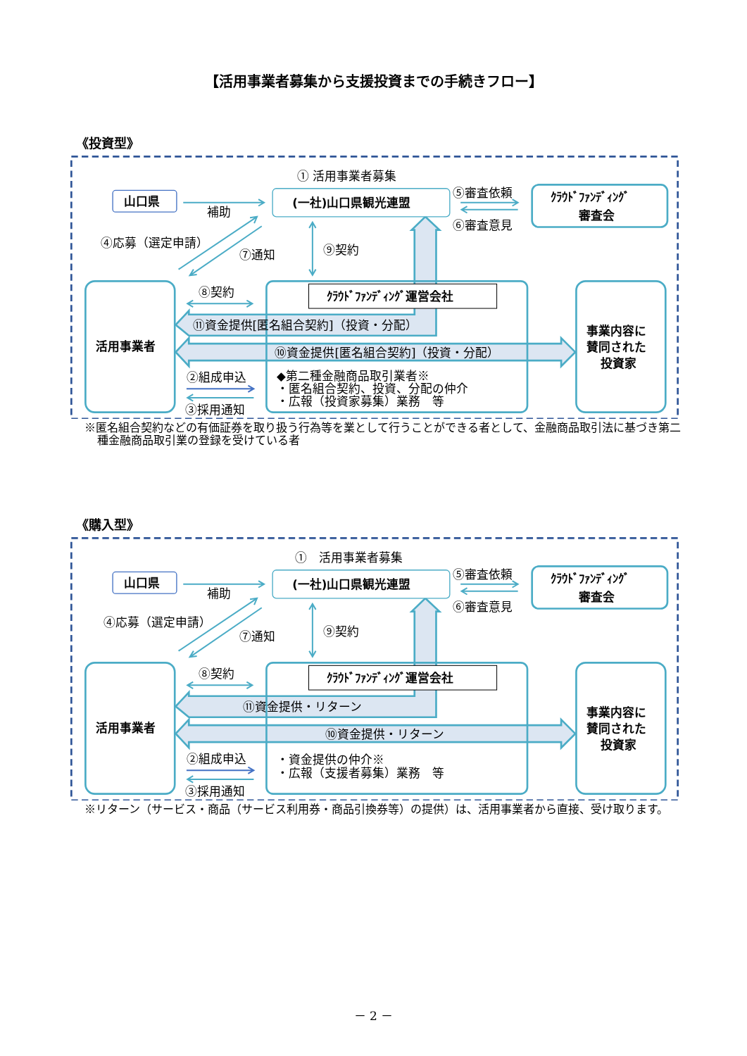【活用事業者募集から支援投資までの手続きフロー】
《投資型》
① 活用事業者募集
山口県
補助
(一社)山口県観光連盟
⑤審査依頼
⑥審査意見
ｸﾗｳﾄﾞﾌｧﾝﾃﾞｨﾝｸﾞ
審査会
④応募（選定申請）
⑦通知
⑨契約
⑧契約
ｸﾗｳﾄﾞﾌｧﾝﾃﾞｨﾝｸﾞ運営会社
⑪資金提供[匿名組合契約]（投資・分配）
活用事業者
⑩資金提供[匿名組合契約]（投資・分配）
事業内容に
賛同された
投資家
②組成申込
◆第二種金融商品取引業者※
・匿名組合契約、投資、分配の仲介
・広報（投資家募集）業務　等
③採用通知
※匿名組合契約などの有価証券を取り扱う行為等を業として行うことができる者として、金融商品取引法に基づき第二種金融商品取引業の登録を受けている者
《購入型》
①　活用事業者募集
山口県
補助
(一社)山口県観光連盟
⑤審査依頼
⑥審査意見
ｸﾗｳﾄﾞﾌｧﾝﾃﾞｨﾝｸﾞ
審査会
④応募（選定申請）
⑦通知
⑨契約
⑧契約
ｸﾗｳﾄﾞﾌｧﾝﾃﾞｨﾝｸﾞ運営会社
⑪資金提供・リターン
活用事業者
⑩資金提供・リターン
事業内容に
賛同された
投資家
②組成申込
・資金提供の仲介※
・広報（支援者募集）業務　等
③採用通知
※リターン（サービス・商品（サービス利用券・商品引換券等）の提供）は、活用事業者から直接、受け取ります。
－ 2 －